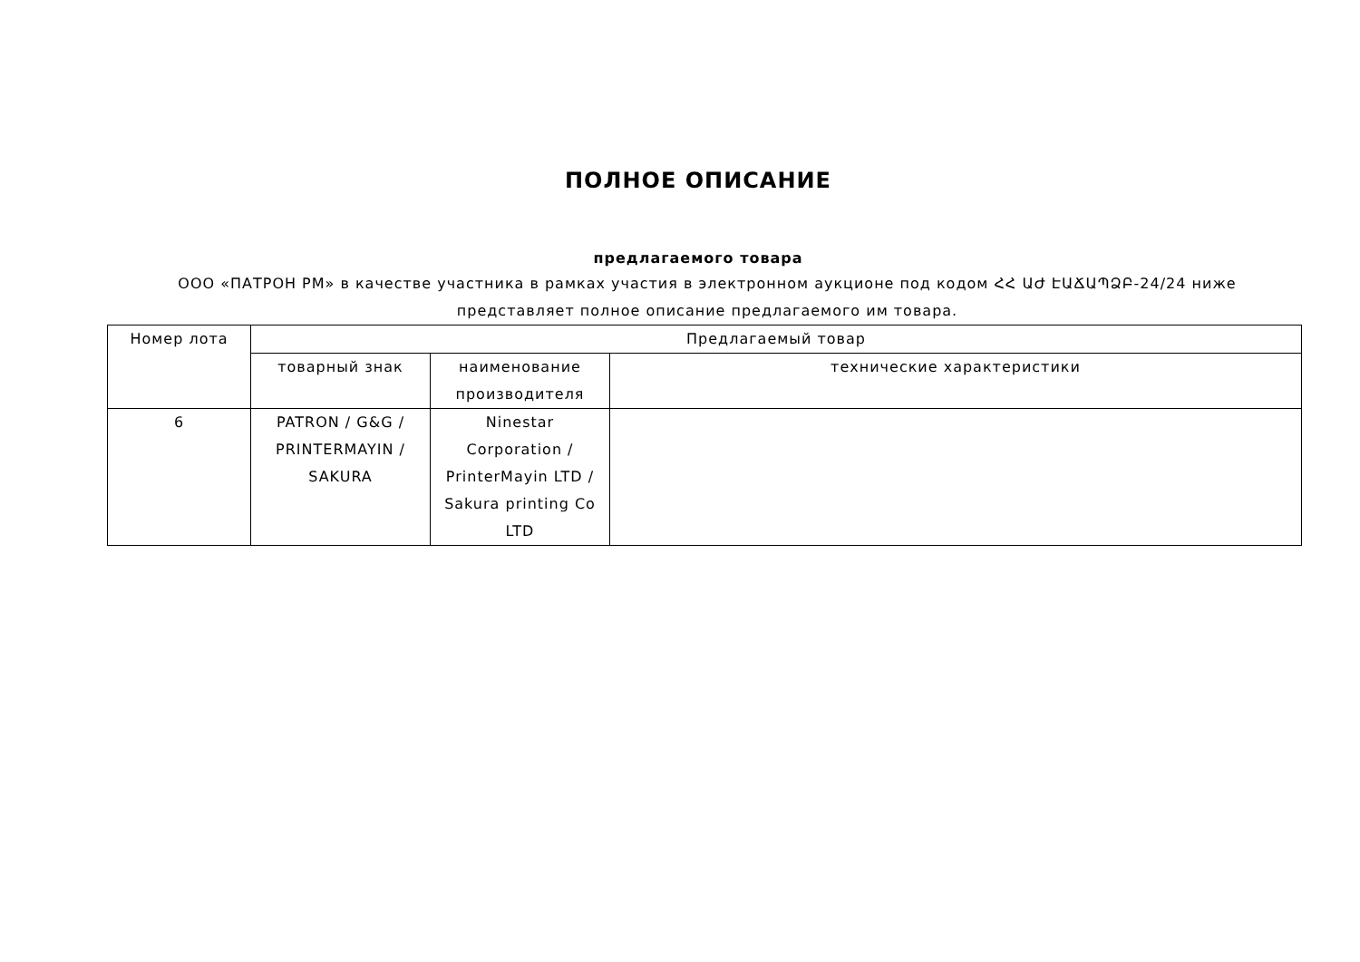ПОЛНОЕ ОПИСАНИЕ
предлагаемого товара
ООО «ПАТРОН РМ» в качестве участника в рамках участия в электронном аукционе под кодом ՀՀ ԱԺ ԷԱՃԱՊՁԲ-24/24 ниже представляет полное описание предлагаемого им товара.
| Номер лота | Предлагаемый товар | | |
| | товарный знак | наименование производителя | технические характеристики |
| 6 | PATRON / G&G / PRINTERMAYIN / SAKURA | Ninestar Corporation / PrinterMayin LTD / Sakura printing Co LTD | |